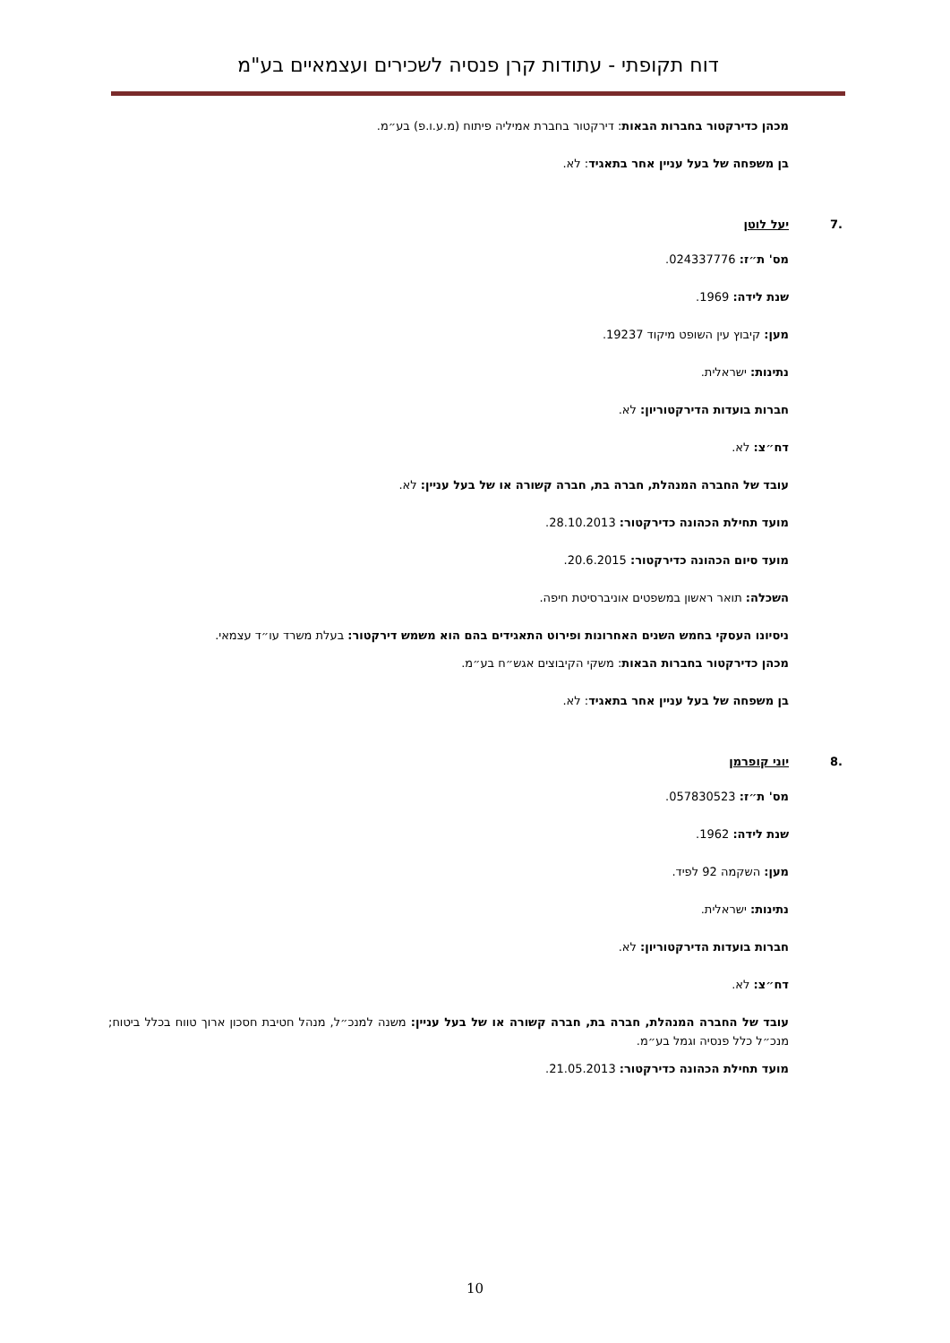דוח תקופתי - עתודות קרן פנסיה לשכירים ועצמאיים בע"מ
מכהן כדירקטור בחברות הבאות: דירקטור בחברת אמיליה פיתוח (מ.ע.ו.פ) בע״מ.
בן משפחה של בעל עניין אחר בתאגיד: לא.
.7 יעל לוטן
מס' ת״ז: 024337776.
שנת לידה: 1969.
מען: קיבוץ עין השופט מיקוד 19237.
נתינות: ישראלית.
חברות בועדות הדירקטוריון: לא.
דח״צ: לא.
עובד של החברה המנהלת, חברה בת, חברה קשורה או של בעל עניין: לא.
מועד תחילת הכהונה כדירקטור: 28.10.2013.
מועד סיום הכהונה כדירקטור: 20.6.2015.
השכלה: תואר ראשון במשפטים אוניברסיטת חיפה.
ניסיונו העסקי בחמש השנים האחרונות ופירוט התאגידים בהם הוא משמש דירקטור: בעלת משרד עו״ד עצמאי.
מכהן כדירקטור בחברות הבאות: משקי הקיבוצים אגש״ח בע״מ.
בן משפחה של בעל עניין אחר בתאגיד: לא.
.8 יוני קופרמן
מס' ת״ז: 057830523.
שנת לידה: 1962.
מען: השקמה 92 לפיד.
נתינות: ישראלית.
חברות בועדות הדירקטוריון: לא.
דח״צ: לא.
עובד של החברה המנהלת, חברה בת, חברה קשורה או של בעל עניין: משנה למנכ״ל, מנהל חטיבת חסכון ארוך טווח בכלל ביטוח; מנכ״ל כלל פנסיה וגמל בע״מ.
מועד תחילת הכהונה כדירקטור: 21.05.2013.
10